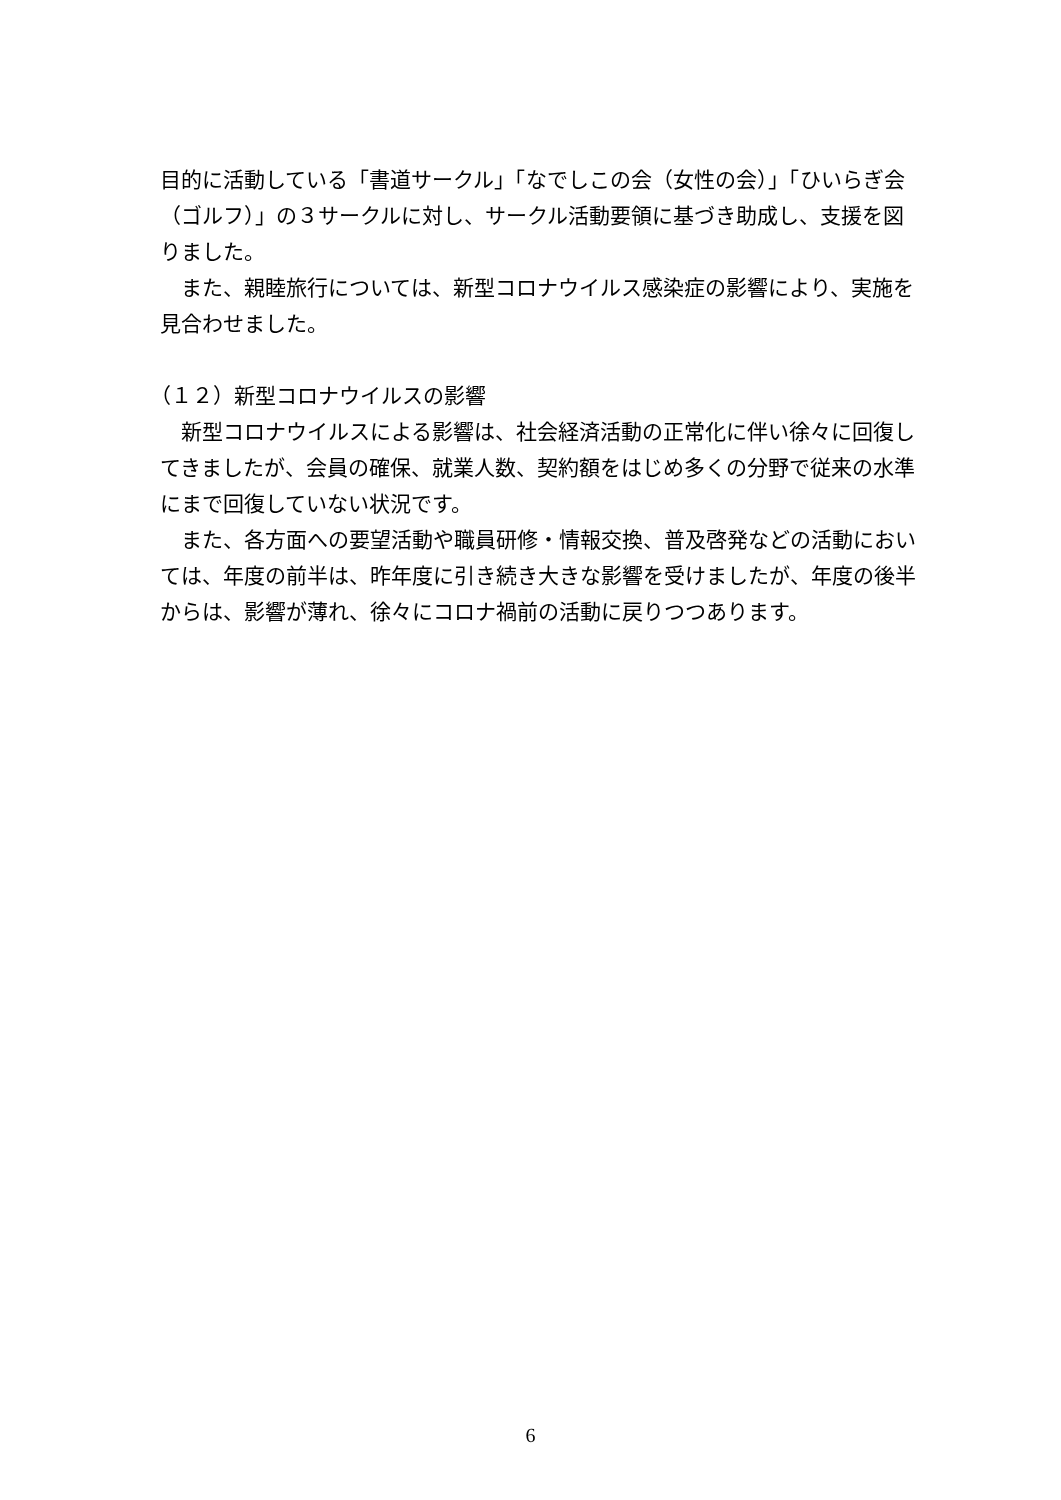目的に活動している「書道サークル」「なでしこの会（女性の会）」「ひいらぎ会（ゴルフ）」の３サークルに対し、サークル活動要領に基づき助成し、支援を図りました。
　また、親睦旅行については、新型コロナウイルス感染症の影響により、実施を見合わせました。
（１２）新型コロナウイルスの影響
　新型コロナウイルスによる影響は、社会経済活動の正常化に伴い徐々に回復してきましたが、会員の確保、就業人数、契約額をはじめ多くの分野で従来の水準にまで回復していない状況です。
　また、各方面への要望活動や職員研修・情報交換、普及啓発などの活動においては、年度の前半は、昨年度に引き続き大きな影響を受けましたが、年度の後半からは、影響が薄れ、徐々にコロナ禍前の活動に戻りつつあります。
6